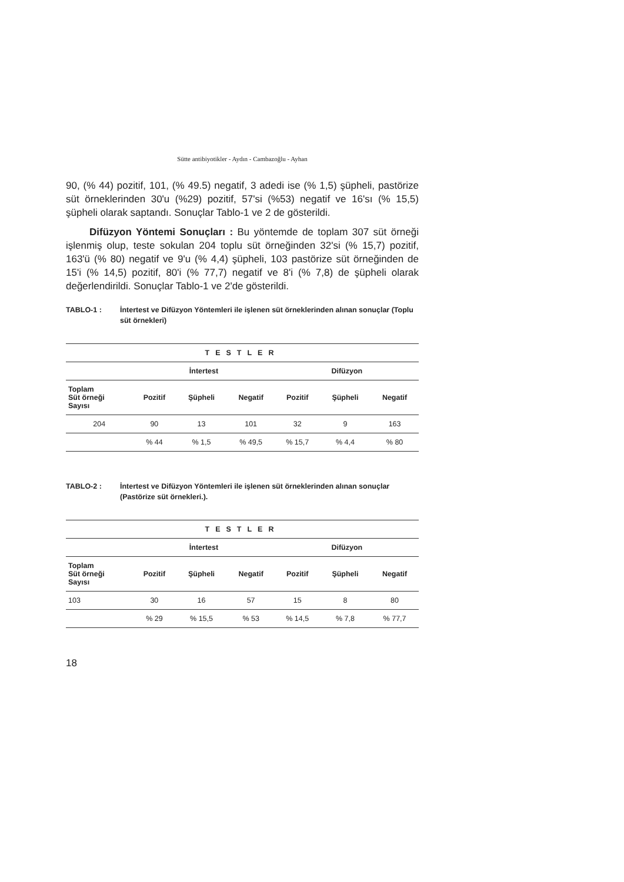Sütte antibiyotikler - Aydın - Cambazoğlu - Ayhan
90, (% 44) pozitif, 101, (% 49.5) negatif, 3 adedi ise (% 1,5) şüpheli, pastörize süt örneklerinden 30'u (%29) pozitif, 57'si (%53) negatif ve 16'sı (% 15,5) şüpheli olarak saptandı. Sonuçlar Tablo-1 ve 2 de gösterildi.
Difüzyon Yöntemi Sonuçları : Bu yöntemde de toplam 307 süt örneği işlenmiş olup, teste sokulan 204 toplu süt örneğinden 32'si (% 15,7) pozitif, 163'ü (% 80) negatif ve 9'u (% 4,4) şüpheli, 103 pastörize süt örneğinden de 15'i (% 14,5) pozitif, 80'i (% 77,7) negatif ve 8'i (% 7,8) de şüpheli olarak değerlendirildi. Sonuçlar Tablo-1 ve 2'de gösterildi.
TABLO-1 : İntertest ve Difüzyon Yöntemleri ile işlenen süt örneklerinden alınan sonuçlar (Toplu süt örnekleri)
| TESTLER | | | | | | |
| --- | --- | --- | --- | --- | --- | --- |
| | İntertest | | | Difüzyon | | |
| Toplam Süt örneği Sayısı | Pozitif | Şüpheli | Negatif | Pozitif | Şüpheli | Negatif |
| 204 | 90 | 13 | 101 | 32 | 9 | 163 |
| | % 44 | % 1,5 | % 49,5 | % 15,7 | % 4,4 | % 80 |
TABLO-2 : İntertest ve Difüzyon Yöntemleri ile işlenen süt örneklerinden alınan sonuçlar (Pastörize süt örnekleri.).
| TESTLER | | | | | | |
| --- | --- | --- | --- | --- | --- | --- |
| | İntertest | | | Difüzyon | | |
| Toplam Süt örneği Sayısı | Pozitif | Şüpheli | Negatif | Pozitif | Şüpheli | Negatif |
| 103 | 30 | 16 | 57 | 15 | 8 | 80 |
| | % 29 | % 15,5 | % 53 | % 14,5 | % 7,8 | % 77,7 |
18